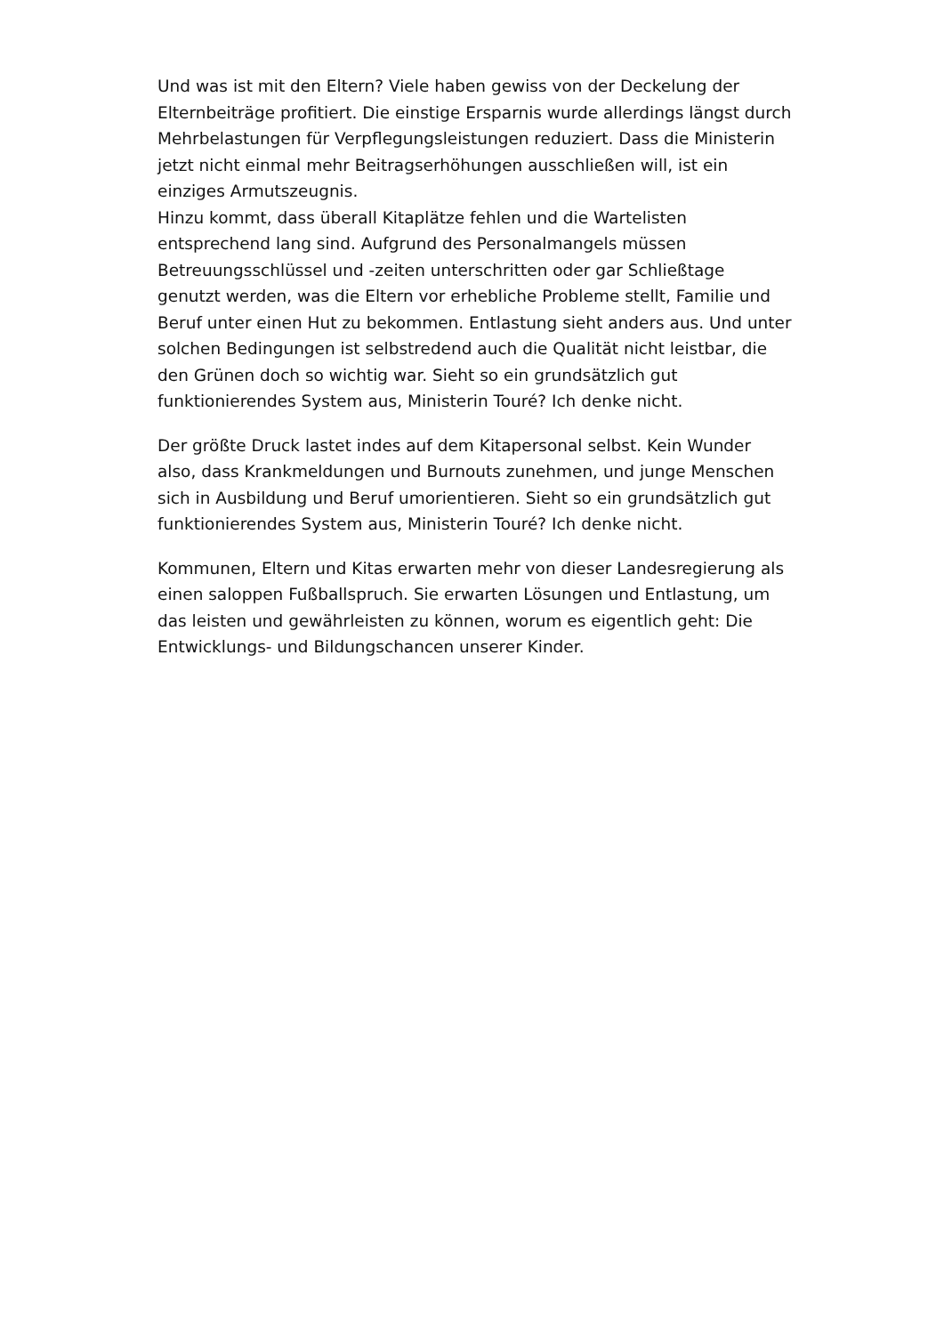Und was ist mit den Eltern? Viele haben gewiss von der Deckelung der Elternbeiträge profitiert. Die einstige Ersparnis wurde allerdings längst durch Mehrbelastungen für Verpflegungsleistungen reduziert. Dass die Ministerin jetzt nicht einmal mehr Beitragserhöhungen ausschließen will, ist ein einziges Armutszeugnis.
Hinzu kommt, dass überall Kitaplätze fehlen und die Wartelisten entsprechend lang sind. Aufgrund des Personalmangels müssen Betreuungsschlüssel und -zeiten unterschritten oder gar Schließtage genutzt werden, was die Eltern vor erhebliche Probleme stellt, Familie und Beruf unter einen Hut zu bekommen. Entlastung sieht anders aus. Und unter solchen Bedingungen ist selbstredend auch die Qualität nicht leistbar, die den Grünen doch so wichtig war. Sieht so ein grundsätzlich gut funktionierendes System aus, Ministerin Touré? Ich denke nicht.
Der größte Druck lastet indes auf dem Kitapersonal selbst. Kein Wunder also, dass Krankmeldungen und Burnouts zunehmen, und junge Menschen sich in Ausbildung und Beruf umorientieren. Sieht so ein grundsätzlich gut funktionierendes System aus, Ministerin Touré? Ich denke nicht.
Kommunen, Eltern und Kitas erwarten mehr von dieser Landesregierung als einen saloppen Fußballspruch. Sie erwarten Lösungen und Entlastung, um das leisten und gewährleisten zu können, worum es eigentlich geht: Die Entwicklungs- und Bildungschancen unserer Kinder.